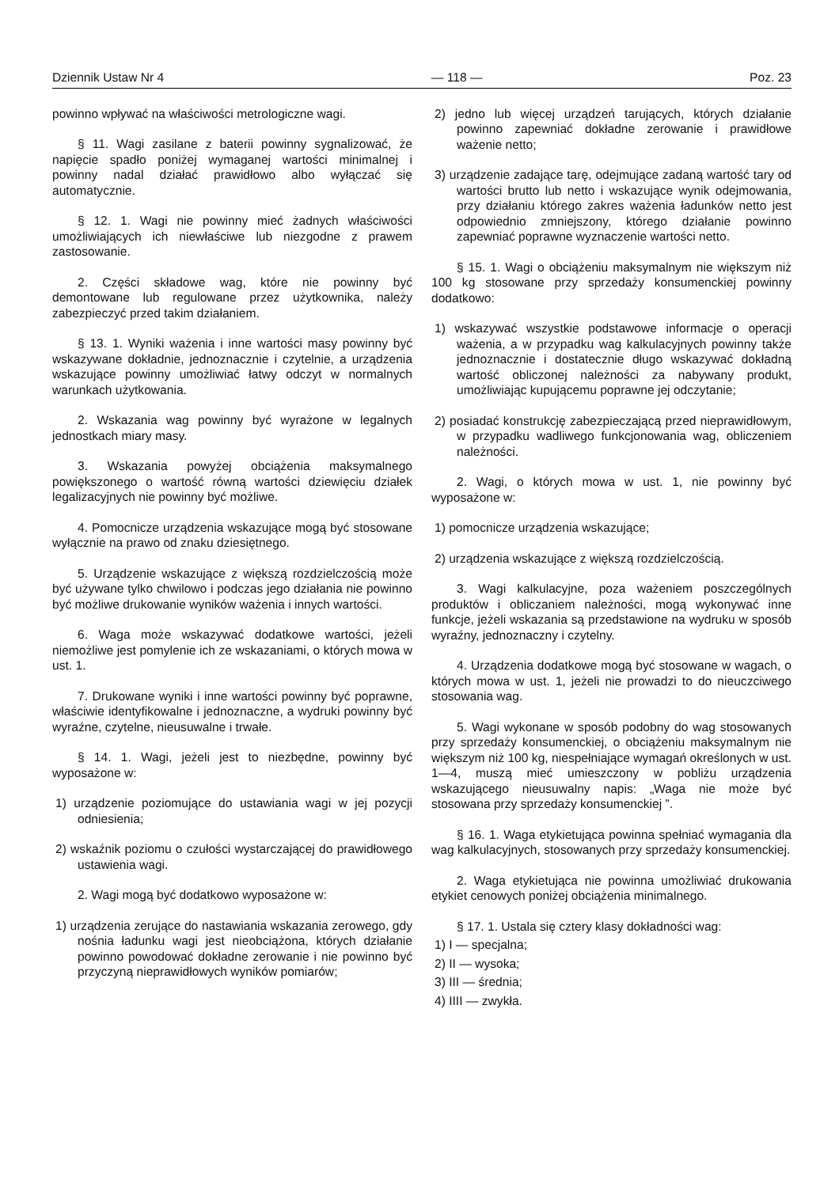Dziennik Ustaw Nr 4 — 118 — Poz. 23
powinno wpływać na właściwości metrologiczne wagi.
§ 11. Wagi zasilane z baterii powinny sygnalizować, że napięcie spadło poniżej wymaganej wartości minimalnej i powinny nadal działać prawidłowo albo wyłączać się automatycznie.
§ 12. 1. Wagi nie powinny mieć żadnych właściwości umożliwiających ich niewłaściwe lub niezgodne z prawem zastosowanie.
2. Części składowe wag, które nie powinny być demontowane lub regulowane przez użytkownika, należy zabezpieczyć przed takim działaniem.
§ 13. 1. Wyniki ważenia i inne wartości masy powinny być wskazywane dokładnie, jednoznacznie i czytelnie, a urządzenia wskazujące powinny umożliwiać łatwy odczyt w normalnych warunkach użytkowania.
2. Wskazania wag powinny być wyrażone w legalnych jednostkach miary masy.
3. Wskazania powyżej obciążenia maksymalnego powiększonego o wartość równą wartości dziewięciu działek legalizacyjnych nie powinny być możliwe.
4. Pomocnicze urządzenia wskazujące mogą być stosowane wyłącznie na prawo od znaku dziesiętnego.
5. Urządzenie wskazujące z większą rozdzielczością może być używane tylko chwilowo i podczas jego działania nie powinno być możliwe drukowanie wyników ważenia i innych wartości.
6. Waga może wskazywać dodatkowe wartości, jeżeli niemożliwe jest pomylenie ich ze wskazaniami, o których mowa w ust. 1.
7. Drukowane wyniki i inne wartości powinny być poprawne, właściwie identyfikowalne i jednoznaczne, a wydruki powinny być wyraźne, czytelne, nieusuwalne i trwałe.
§ 14. 1. Wagi, jeżeli jest to niezbędne, powinny być wyposażone w:
1) urządzenie poziomujące do ustawiania wagi w jej pozycji odniesienia;
2) wskaźnik poziomu o czułości wystarczającej do prawidłowego ustawienia wagi.
2. Wagi mogą być dodatkowo wyposażone w:
1) urządzenia zerujące do nastawiania wskazania zerowego, gdy nośnia ładunku wagi jest nieobciążona, których działanie powinno powodować dokładne zerowanie i nie powinno być przyczyną nieprawidłowych wyników pomiarów;
2) jedno lub więcej urządzeń tarujących, których działanie powinno zapewniać dokładne zerowanie i prawidłowe ważenie netto;
3) urządzenie zadające tarę, odejmujące zadaną wartość tary od wartości brutto lub netto i wskazujące wynik odejmowania, przy działaniu którego zakres ważenia ładunków netto jest odpowiednio zmniejszony, którego działanie powinno zapewniać poprawne wyznaczenie wartości netto.
§ 15. 1. Wagi o obciążeniu maksymalnym nie większym niż 100 kg stosowane przy sprzedaży konsumenckiej powinny dodatkowo:
1) wskazywać wszystkie podstawowe informacje o operacji ważenia, a w przypadku wag kalkulacyjnych powinny także jednoznacznie i dostatecznie długo wskazywać dokładną wartość obliczonej należności za nabywany produkt, umożliwiając kupującemu poprawne jej odczytanie;
2) posiadać konstrukcję zabezpieczającą przed nieprawidłowym, w przypadku wadliwego funkcjonowania wag, obliczeniem należności.
2. Wagi, o których mowa w ust. 1, nie powinny być wyposażone w:
1) pomocnicze urządzenia wskazujące;
2) urządzenia wskazujące z większą rozdzielczością.
3. Wagi kalkulacyjne, poza ważeniem poszczególnych produktów i obliczaniem należności, mogą wykonywać inne funkcje, jeżeli wskazania są przedstawione na wydruku w sposób wyraźny, jednoznaczny i czytelny.
4. Urządzenia dodatkowe mogą być stosowane w wagach, o których mowa w ust. 1, jeżeli nie prowadzi to do nieuczciwego stosowania wag.
5. Wagi wykonane w sposób podobny do wag stosowanych przy sprzedaży konsumenckiej, o obciążeniu maksymalnym nie większym niż 100 kg, niespełniające wymagań określonych w ust. 1—4, muszą mieć umieszczony w pobliżu urządzenia wskazującego nieusuwalny napis: „Waga nie może być stosowana przy sprzedaży konsumenckiej ”.
§ 16. 1. Waga etykietująca powinna spełniać wymagania dla wag kalkulacyjnych, stosowanych przy sprzedaży konsumenckiej.
2. Waga etykietująca nie powinna umożliwiać drukowania etykiet cenowych poniżej obciążenia minimalnego.
§ 17. 1. Ustala się cztery klasy dokładności wag:
1) I — specjalna;
2) II — wysoka;
3) III — średnia;
4) IIII — zwykła.